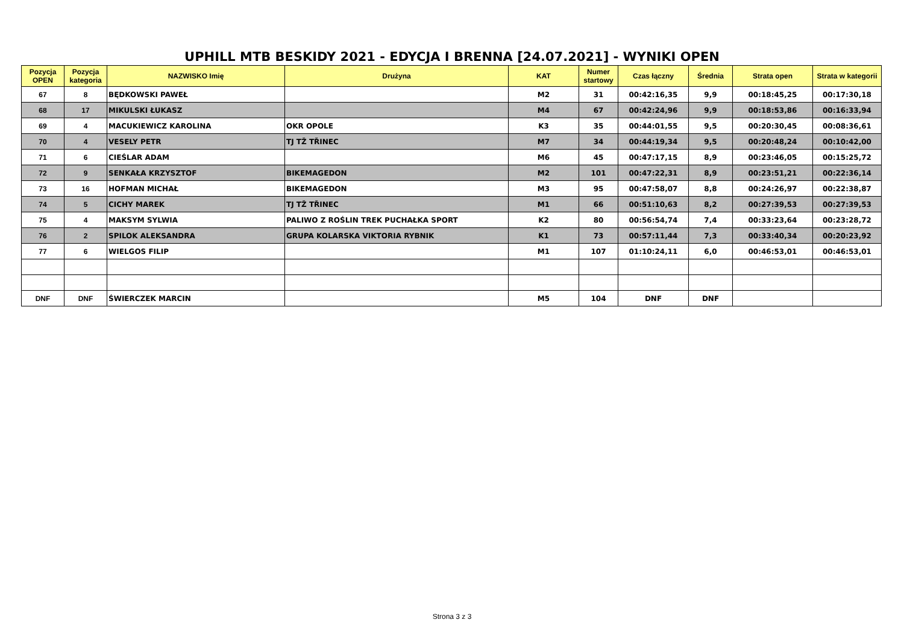UPHILL MTB BESKIDY 2021 - EDYCJA I BRENNA [24.07.2021] - WYNIKI OPEN
| Pozycja OPEN | Pozycja kategoria | NAZWISKO Imię | Drużyna | KAT | Numer startowy | Czas łączny | Średnia | Strata open | Strata w kategorii |
| --- | --- | --- | --- | --- | --- | --- | --- | --- | --- |
| 67 | 8 | BĘDKOWSKI PAWEŁ | | M2 | 31 | 00:42:16,35 | 9,9 | 00:18:45,25 | 00:17:30,18 |
| 68 | 17 | MIKULSKI ŁUKASZ | | M4 | 67 | 00:42:24,96 | 9,9 | 00:18:53,86 | 00:16:33,94 |
| 69 | 4 | MACUKIEWICZ KAROLINA | OKR OPOLE | K3 | 35 | 00:44:01,55 | 9,5 | 00:20:30,45 | 00:08:36,61 |
| 70 | 4 | VESELY PETR | TJ TŽ TŘINEC | M7 | 34 | 00:44:19,34 | 9,5 | 00:20:48,24 | 00:10:42,00 |
| 71 | 6 | CIEŚLAR ADAM | | M6 | 45 | 00:47:17,15 | 8,9 | 00:23:46,05 | 00:15:25,72 |
| 72 | 9 | SENKAŁA KRZYSZTOF | BIKEMAGEDON | M2 | 101 | 00:47:22,31 | 8,9 | 00:23:51,21 | 00:22:36,14 |
| 73 | 16 | HOFMAN MICHAŁ | BIKEMAGEDON | M3 | 95 | 00:47:58,07 | 8,8 | 00:24:26,97 | 00:22:38,87 |
| 74 | 5 | CICHY MAREK | TJ TŽ TŘINEC | M1 | 66 | 00:51:10,63 | 8,2 | 00:27:39,53 | 00:27:39,53 |
| 75 | 4 | MAKSYM SYLWIA | PALIWO Z ROŚLIN TREK PUCHAŁKA SPORT | K2 | 80 | 00:56:54,74 | 7,4 | 00:33:23,64 | 00:23:28,72 |
| 76 | 2 | SPILOK ALEKSANDRA | GRUPA KOLARSKA VIKTORIA RYBNIK | K1 | 73 | 00:57:11,44 | 7,3 | 00:33:40,34 | 00:20:23,92 |
| 77 | 6 | WIELGOS FILIP | | M1 | 107 | 01:10:24,11 | 6,0 | 00:46:53,01 | 00:46:53,01 |
| DNF | DNF | ŚWIERCZEK MARCIN | | M5 | 104 | DNF | DNF | | |
Strona 3 z 3